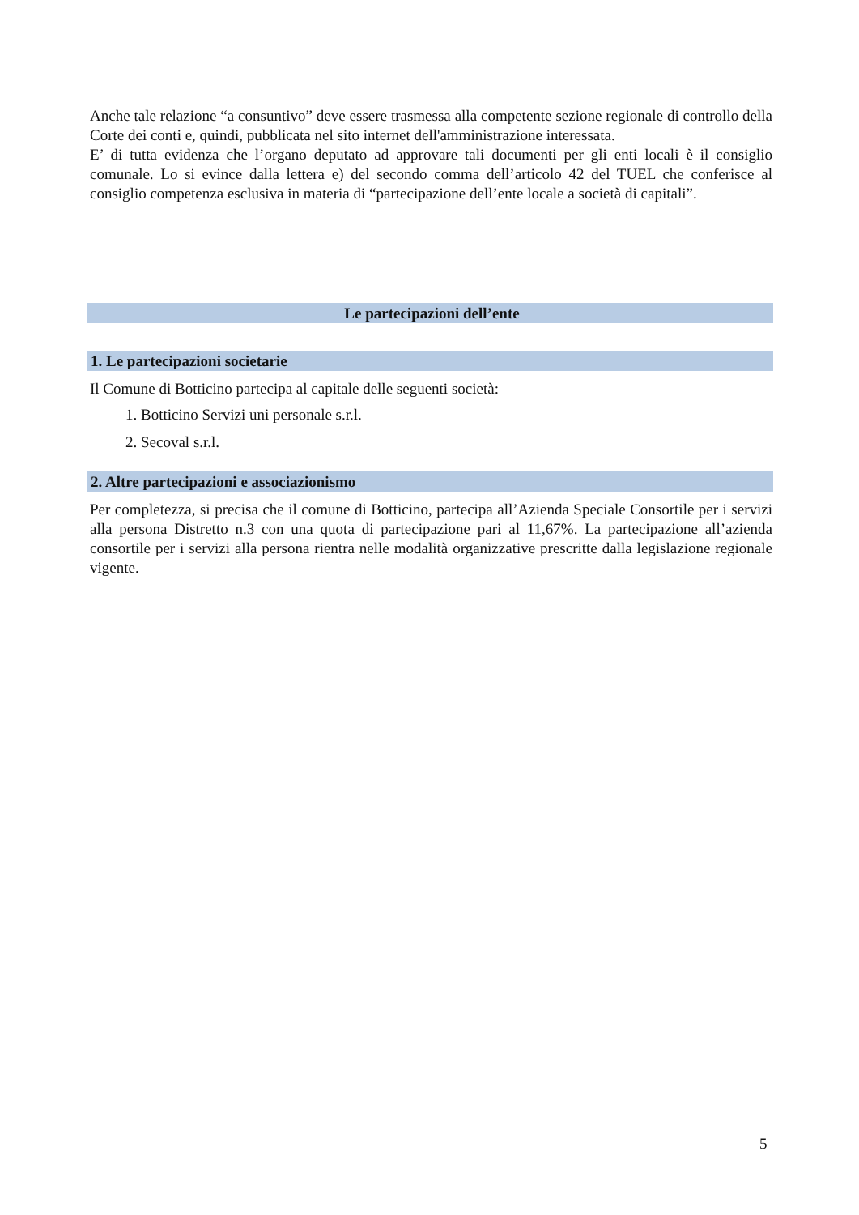Anche tale relazione “a consuntivo” deve essere trasmessa alla competente sezione regionale di controllo della Corte dei conti e, quindi, pubblicata nel sito internet dell'amministrazione interessata.
E’ di tutta evidenza che l’organo deputato ad approvare tali documenti per gli enti locali è il consiglio comunale. Lo si evince dalla lettera e) del secondo comma dell’articolo 42 del TUEL che conferisce al consiglio competenza esclusiva in materia di “partecipazione dell’ente locale a società di capitali”.
Le partecipazioni dell’ente
1. Le partecipazioni societarie
Il Comune di Botticino partecipa al capitale delle seguenti società:
1. Botticino Servizi uni personale s.r.l.
2. Secoval s.r.l.
2. Altre partecipazioni e associazionismo
Per completezza, si precisa che il comune di Botticino, partecipa all’Azienda Speciale Consortile per i servizi alla persona Distretto n.3 con una quota di partecipazione pari al 11,67%. La partecipazione all’azienda consortile per i servizi alla persona rientra nelle modalità organizzative prescritte dalla legislazione regionale vigente.
5